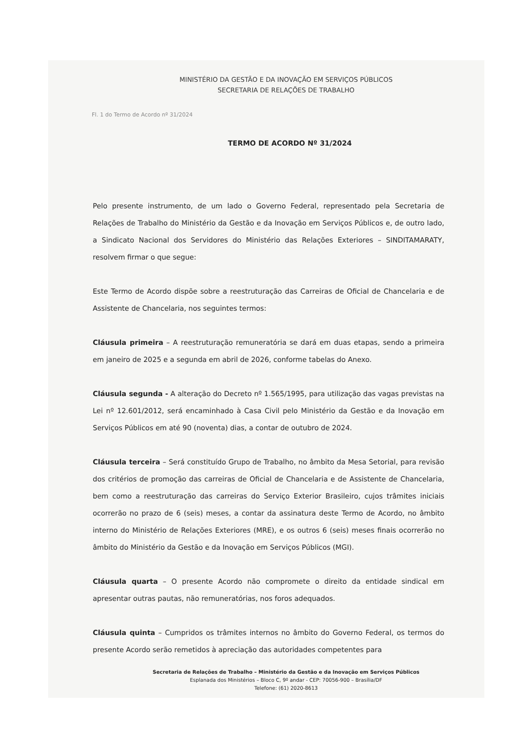MINISTÉRIO DA GESTÃO E DA INOVAÇÃO EM SERVIÇOS PÚBLICOS
SECRETARIA DE RELAÇÕES DE TRABALHO
Fl. 1 do Termo de Acordo nº 31/2024
TERMO DE ACORDO Nº 31/2024
Pelo presente instrumento, de um lado o Governo Federal, representado pela Secretaria de Relações de Trabalho do Ministério da Gestão e da Inovação em Serviços Públicos e, de outro lado, a Sindicato Nacional dos Servidores do Ministério das Relações Exteriores – SINDITAMARATY, resolvem firmar o que segue:
Este Termo de Acordo dispõe sobre a reestruturação das Carreiras de Oficial de Chancelaria e de Assistente de Chancelaria, nos seguintes termos:
Cláusula primeira – A reestruturação remuneratória se dará em duas etapas, sendo a primeira em janeiro de 2025 e a segunda em abril de 2026, conforme tabelas do Anexo.
Cláusula segunda - A alteração do Decreto nº 1.565/1995, para utilização das vagas previstas na Lei nº 12.601/2012, será encaminhado à Casa Civil pelo Ministério da Gestão e da Inovação em Serviços Públicos em até 90 (noventa) dias, a contar de outubro de 2024.
Cláusula terceira – Será constituído Grupo de Trabalho, no âmbito da Mesa Setorial, para revisão dos critérios de promoção das carreiras de Oficial de Chancelaria e de Assistente de Chancelaria, bem como a reestruturação das carreiras do Serviço Exterior Brasileiro, cujos trâmites iniciais ocorrerão no prazo de 6 (seis) meses, a contar da assinatura deste Termo de Acordo, no âmbito interno do Ministério de Relações Exteriores (MRE), e os outros 6 (seis) meses finais ocorrerão no âmbito do Ministério da Gestão e da Inovação em Serviços Públicos (MGI).
Cláusula quarta – O presente Acordo não compromete o direito da entidade sindical em apresentar outras pautas, não remuneratórias, nos foros adequados.
Cláusula quinta – Cumpridos os trâmites internos no âmbito do Governo Federal, os termos do presente Acordo serão remetidos à apreciação das autoridades competentes para
Secretaria de Relações de Trabalho – Ministério da Gestão e da Inovação em Serviços Públicos
Esplanada dos Ministérios – Bloco C, 9º andar - CEP: 70056-900 – Brasília/DF
Telefone: (61) 2020-8613